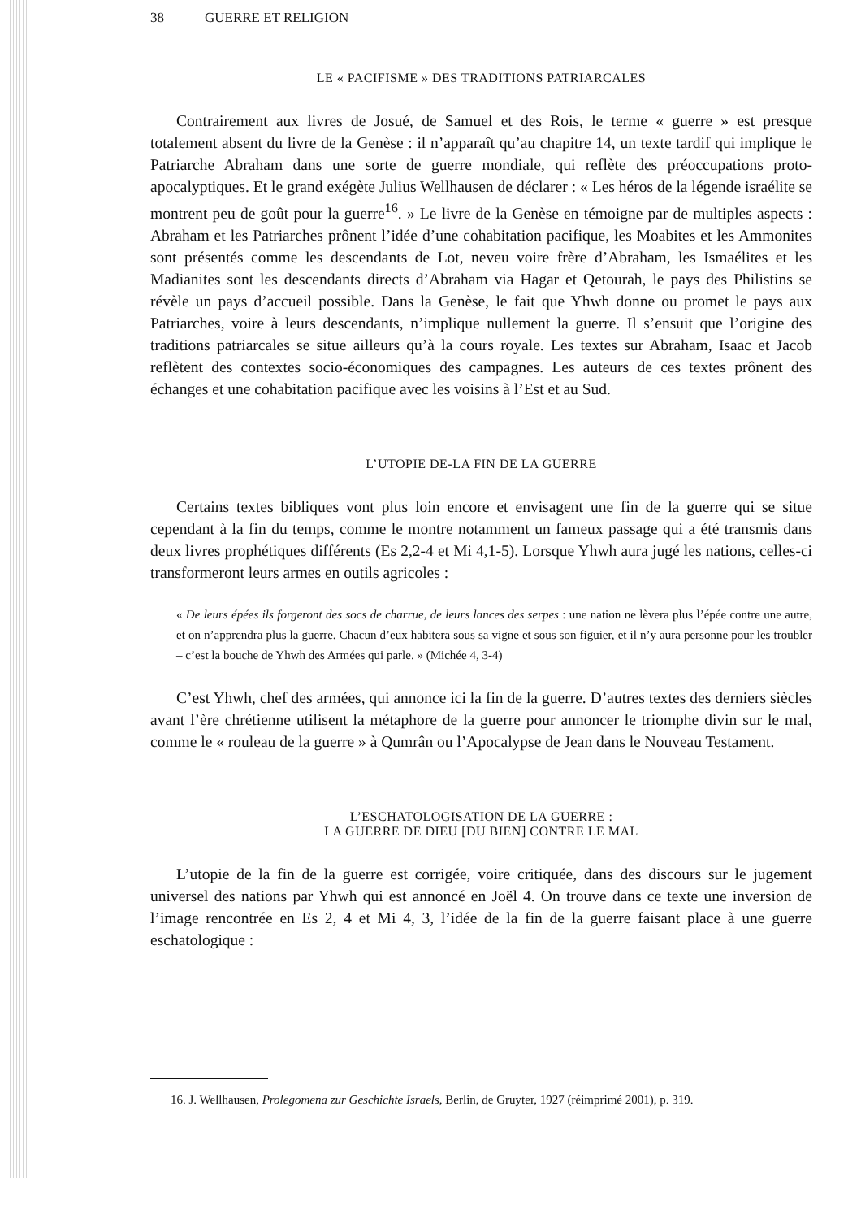38 GUERRE ET RELIGION
LE « PACIFISME » DES TRADITIONS PATRIARCALES
Contrairement aux livres de Josué, de Samuel et des Rois, le terme « guerre » est presque totalement absent du livre de la Genèse : il n’apparaît qu’au chapitre 14, un texte tardif qui implique le Patriarche Abraham dans une sorte de guerre mondiale, qui reflète des préoccupations proto-apocalyptiques. Et le grand exégète Julius Wellhausen de déclarer : « Les héros de la légende israélite se montrent peu de goût pour la guerre<sup>16</sup>. » Le livre de la Genèse en témoigne par de multiples aspects : Abraham et les Patriarches prônent l’idée d’une cohabitation pacifique, les Moabites et les Ammonites sont présentés comme les descendants de Lot, neveu voire frère d’Abraham, les Ismaélites et les Madianites sont les descendants directs d’Abraham via Hagar et Qetourah, le pays des Philistins se révèle un pays d’accueil possible. Dans la Genèse, le fait que Yhwh donne ou promet le pays aux Patriarches, voire à leurs descendants, n’implique nullement la guerre. Il s’ensuit que l’origine des traditions patriarcales se situe ailleurs qu’à la cours royale. Les textes sur Abraham, Isaac et Jacob reflètent des contextes socio-économiques des campagnes. Les auteurs de ces textes prônent des échanges et une cohabitation pacifique avec les voisins à l’Est et au Sud.
L’UTOPIE DE-LA FIN DE LA GUERRE
Certains textes bibliques vont plus loin encore et envisagent une fin de la guerre qui se situe cependant à la fin du temps, comme le montre notamment un fameux passage qui a été transmis dans deux livres prophétiques différents (Es 2,2-4 et Mi 4,1-5). Lorsque Yhwh aura jugé les nations, celles-ci transformeront leurs armes en outils agricoles :
« De leurs épées ils forgeront des socs de charrue, de leurs lances des serpes : une nation ne lèvera plus l’épée contre une autre, et on n’apprendra plus la guerre. Chacun d’eux habitera sous sa vigne et sous son figuier, et il n’y aura personne pour les troubler – c’est la bouche de Yhwh des Armées qui parle. » (Michée 4, 3-4)
C’est Yhwh, chef des armées, qui annonce ici la fin de la guerre. D’autres textes des derniers siècles avant l’ère chrétienne utilisent la métaphore de la guerre pour annoncer le triomphe divin sur le mal, comme le « rouleau de la guerre » à Qumrân ou l’Apocalypse de Jean dans le Nouveau Testament.
L’ESCHATOLOGISATION DE LA GUERRE :
LA GUERRE DE DIEU [DU BIEN] CONTRE LE MAL
L’utopie de la fin de la guerre est corrigée, voire critiquée, dans des discours sur le jugement universel des nations par Yhwh qui est annoncé en Joël 4. On trouve dans ce texte une inversion de l’image rencontrée en Es 2, 4 et Mi 4, 3, l’idée de la fin de la guerre faisant place à une guerre eschatologique :
16. J. Wellhausen, Prolegomena zur Geschichte Israels, Berlin, de Gruyter, 1927 (réimprimé 2001), p. 319.